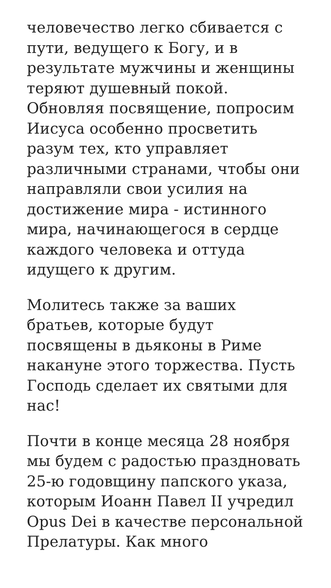человечество легко сбивается с пути, ведущего к Богу, и в результате мужчины и женщины теряют душевный покой. Обновляя посвящение, попросим Иисуса особенно просветить разум тех, кто управляет различными странами, чтобы они направляли свои усилия на достижение мира - истинного мира, начинающегося в сердце каждого человека и оттуда идущего к другим.
Молитесь также за ваших братьев, которые будут посвящены в дьяконы в Риме накануне этого торжества. Пусть Господь сделает их святыми для нас!
Почти в конце месяца 28 ноября мы будем с радостью праздновать 25-ю годовщину папского указа, которым Иоанн Павел II учредил Opus Dei в качестве персональной Прелатуры. Как много